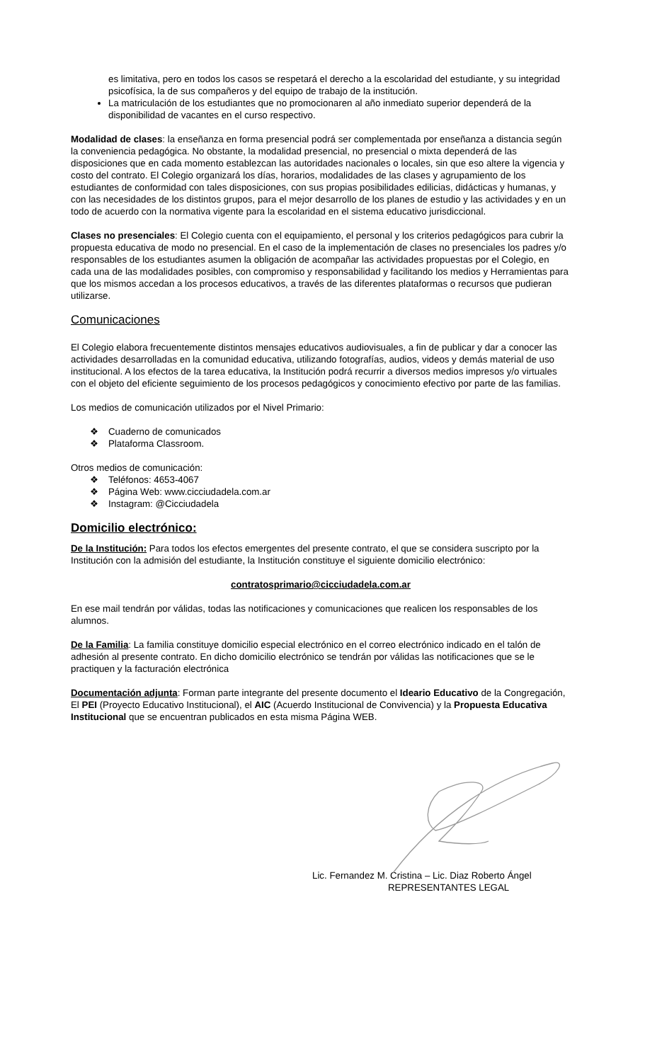es limitativa, pero en todos los casos se respetará el derecho a la escolaridad del estudiante, y su integridad psicofísica, la de sus compañeros y del equipo de trabajo de la institución.
La matriculación de los estudiantes que no promocionaren al año inmediato superior dependerá de la disponibilidad de vacantes en el curso respectivo.
Modalidad de clases: la enseñanza en forma presencial podrá ser complementada por enseñanza a distancia según la conveniencia pedagógica. No obstante, la modalidad presencial, no presencial o mixta dependerá de las disposiciones que en cada momento establezcan las autoridades nacionales o locales, sin que eso altere la vigencia y costo del contrato. El Colegio organizará los días, horarios, modalidades de las clases y agrupamiento de los estudiantes de conformidad con tales disposiciones, con sus propias posibilidades edilicias, didácticas y humanas, y con las necesidades de los distintos grupos, para el mejor desarrollo de los planes de estudio y las actividades y en un todo de acuerdo con la normativa vigente para la escolaridad en el sistema educativo jurisdiccional.
Clases no presenciales: El Colegio cuenta con el equipamiento, el personal y los criterios pedagógicos para cubrir la propuesta educativa de modo no presencial. En el caso de la implementación de clases no presenciales los padres y/o responsables de los estudiantes asumen la obligación de acompañar las actividades propuestas por el Colegio, en cada una de las modalidades posibles, con compromiso y responsabilidad y facilitando los medios y Herramientas para que los mismos accedan a los procesos educativos, a través de las diferentes plataformas o recursos que pudieran utilizarse.
Comunicaciones
El Colegio elabora frecuentemente distintos mensajes educativos audiovisuales, a fin de publicar y dar a conocer las actividades desarrolladas en la comunidad educativa, utilizando fotografías, audios, videos y demás material de uso institucional. A los efectos de la tarea educativa, la Institución podrá recurrir a diversos medios impresos y/o virtuales con el objeto del eficiente seguimiento de los procesos pedagógicos y conocimiento efectivo por parte de las familias.
Los medios de comunicación utilizados por el Nivel Primario:
❖ Cuaderno de comunicados
❖ Plataforma Classroom.
Otros medios de comunicación:
❖ Teléfonos: 4653-4067
❖ Página Web: www.cicciudadela.com.ar
❖ Instagram: @Cicciudadela
Domicilio electrónico:
De la Institución: Para todos los efectos emergentes del presente contrato, el que se considera suscripto por la Institución con la admisión del estudiante, la Institución constituye el siguiente domicilio electrónico:
contratosprimario@cicciudadela.com.ar
En ese mail tendrán por válidas, todas las notificaciones y comunicaciones que realicen los responsables de los alumnos.
De la Familia: La familia constituye domicilio especial electrónico en el correo electrónico indicado en el talón de adhesión al presente contrato. En dicho domicilio electrónico se tendrán por válidas las notificaciones que se le practiquen y la facturación electrónica
Documentación adjunta: Forman parte integrante del presente documento el Ideario Educativo de la Congregación, El PEI (Proyecto Educativo Institucional), el AIC (Acuerdo Institucional de Convivencia) y la Propuesta Educativa Institucional que se encuentran publicados en esta misma Página WEB.
Lic. Fernandez M. Cristina – Lic. Diaz Roberto Ángel
REPRESENTANTES LEGAL